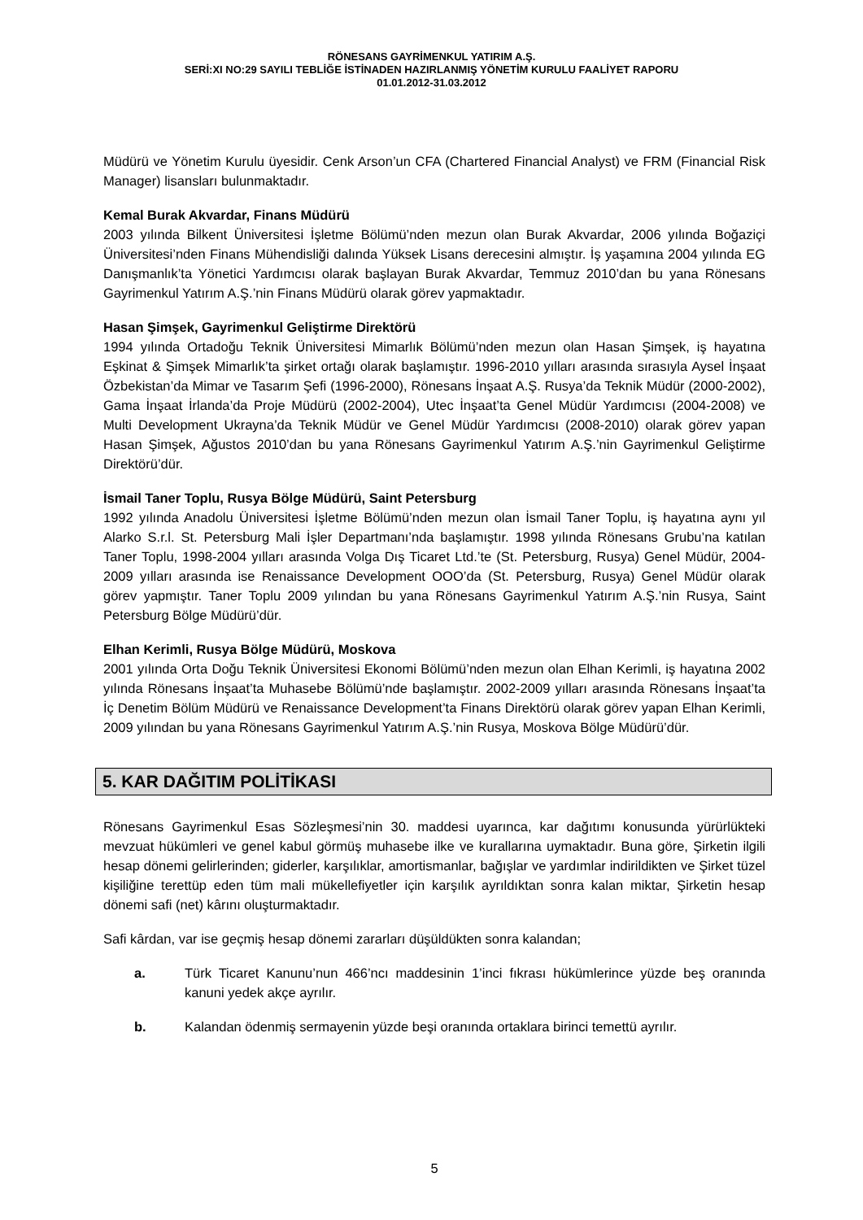RÖNESANS GAYRİMENKUL YATIRIM A.Ş.
SERİ:XI NO:29 SAYILI TEBLİĞE İSTİNADEN HAZIRLANMIŞ YÖNETİM KURULU FAALİYET RAPORU
01.01.2012-31.03.2012
Müdürü ve Yönetim Kurulu üyesidir. Cenk Arson’un CFA (Chartered Financial Analyst) ve FRM (Financial Risk Manager) lisansları bulunmaktadır.
Kemal Burak Akvardar, Finans Müdürü
2003 yılında Bilkent Üniversitesi İşletme Bölümü’nden mezun olan Burak Akvardar, 2006 yılında Boğaziçi Üniversitesi’nden Finans Mühendisliği dalında Yüksek Lisans derecesini almıştır. İş yaşamına 2004 yılında EG Danışmanlık’ta Yönetici Yardımcısı olarak başlayan Burak Akvardar, Temmuz 2010’dan bu yana Rönesans Gayrimenkul Yatırım A.Ş.’nin Finans Müdürü olarak görev yapmaktadır.
Hasan Şimşek, Gayrimenkul Geliştirme Direktörü
1994 yılında Ortadoğu Teknik Üniversitesi Mimarlık Bölümü’nden mezun olan Hasan Şimşek, iş hayatına Eşkinat & Şimşek Mimarlık’ta şirket ortağı olarak başlamıştır. 1996-2010 yılları arasında sırasıyla Aysel İnşaat Özbekistan’da Mimar ve Tasarım Şefi (1996-2000), Rönesans İnşaat A.Ş. Rusya’da Teknik Müdür (2000-2002), Gama İnşaat İrlanda’da Proje Müdürü (2002-2004), Utec İnşaat’ta Genel Müdür Yardımcısı (2004-2008) ve Multi Development Ukrayna’da Teknik Müdür ve Genel Müdür Yardımcısı (2008-2010) olarak görev yapan Hasan Şimşek, Ağustos 2010’dan bu yana Rönesans Gayrimenkul Yatırım A.Ş.’nin Gayrimenkul Geliştirme Direktörü’dür.
İsmail Taner Toplu, Rusya Bölge Müdürü, Saint Petersburg
1992 yılında Anadolu Üniversitesi İşletme Bölümü’nden mezun olan İsmail Taner Toplu, iş hayatına aynı yıl Alarko S.r.l. St. Petersburg Mali İşler Departmanı’nda başlamıştır. 1998 yılında Rönesans Grubu’na katılan Taner Toplu, 1998-2004 yılları arasında Volga Dış Ticaret Ltd.’te (St. Petersburg, Rusya) Genel Müdür, 2004-2009 yılları arasında ise Renaissance Development OOO’da (St. Petersburg, Rusya) Genel Müdür olarak görev yapmıştır. Taner Toplu 2009 yılından bu yana Rönesans Gayrimenkul Yatırım A.Ş.’nin Rusya, Saint Petersburg Bölge Müdürü’dür.
Elhan Kerimli, Rusya Bölge Müdürü, Moskova
2001 yılında Orta Doğu Teknik Üniversitesi Ekonomi Bölümü’nden mezun olan Elhan Kerimli, iş hayatına 2002 yılında Rönesans İnşaat’ta Muhasebe Bölümü’nde başlamıştır. 2002-2009 yılları arasında Rönesans İnşaat’ta İç Denetim Bölüm Müdürü ve Renaissance Development’ta Finans Direktörü olarak görev yapan Elhan Kerimli, 2009 yılından bu yana Rönesans Gayrimenkul Yatırım A.Ş.’nin Rusya, Moskova Bölge Müdürü’dür.
5. KAR DAĞITIM POLİTİKASI
Rönesans Gayrimenkul Esas Sözleşmesi’nin 30. maddesi uyarınca, kar dağıtımı konusunda yürürlükteki mevzuat hükümleri ve genel kabul görmüş muhasebe ilke ve kurallarına uymaktadır. Buna göre, Şirketin ilgili hesap dönemi gelirlerinden; giderler, karşılıklar, amortismanlar, bağışlar ve yardımlar indirildikten ve Şirket tüzel kişiliğine terettüp eden tüm mali mükellefiyetler için karşılık ayrıldıktan sonra kalan miktar, Şirketin hesap dönemi safi (net) kârını oluşturmaktadır.
Safi kârdan, var ise geçmiş hesap dönemi zararları düşüldükten sonra kalandan;
a. Türk Ticaret Kanunu’nun 466’ncı maddesinin 1’inci fıkrası hükümlerince yüzde beş oranında kanuni yedek akçe ayrılır.
b. Kalandan ödenmiş sermayenin yüzde beşi oranında ortaklara birinci temettü ayrılır.
5